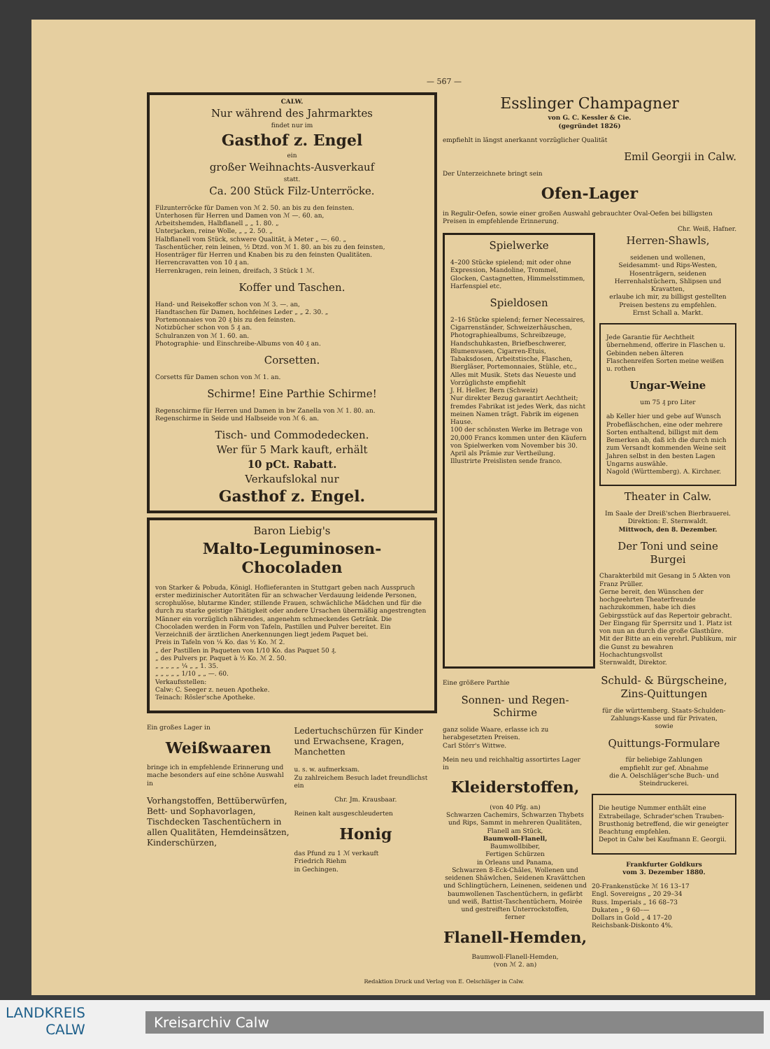— 567 —
CALW.
Nur während des Jahrmarktes
findet nur im
Gasthof z. Engel
ein
großer Weihnachts-Ausverkauf
statt.
Ca. 200 Stück Filz-Unterröcke.
Filzunterröcke für Damen von ℳ 2. 50. an bis zu den feinsten.
Unterhosen für Herren und Damen von ℳ —. 60. an,
Arbeitshemden, Halbflanell „ „ 1. 80. „
Unterjacken, reine Wolle, „ „ 2. 50. „
Halbflanell vom Stück, schwere Qualität, à Meter „ —. 60. „
Taschentücher, rein leinen, ½ Dtzd. von ℳ 1. 80. an bis zu den feinsten,
Hosenträger für Herren und Knaben bis zu den feinsten Qualitäten.
Herrencravatten von 10 ₰ an.
Herrenkragen, rein leinen, dreifach, 3 Stück 1 ℳ.
Koffer und Taschen.
Hand- und Reisekoffer schon von ℳ 3. —. an,
Handtaschen für Damen, hochfeines Leder „ „ 2. 30. „
Portemonnaies von 20 ₰ bis zu den feinsten.
Notizbücher schon von 5 ₰ an.
Schulranzen von ℳ 1. 60. an.
Photographie- und Einschreibe-Albums von 40 ₰ an.
Corsetten.
Corsetts für Damen schon von ℳ 1. an.
Schirme! Eine Parthie Schirme!
Regenschirme für Herren und Damen in bw Zanella von ℳ 1. 80. an.
Regenschirme in Seide und Halbseide von ℳ 6. an.
Tisch- und Commodedecken.
Wer für 5 Mark kauft, erhält
10 pCt. Rabatt.
Verkaufslokal nur
Gasthof z. Engel.
Baron Liebig's
Malto-Leguminosen-Chocoladen
von Starker & Pobuda, Königl. Hoflieferanten in Stuttgart geben nach Ausspruch erster medizinischer Autoritäten für an schwacher Verdauung leidende Personen, scrophulöse, blutarme Kinder, stillende Frauen, schwächliche Mädchen und für die durch zu starke geistige Thätigkeit oder andere Ursachen übermäßig angestrengten Männer ein vorzüglich nährendes, angenehm schmeckendes Getränk. Die Chocoladen werden in Form von Tafeln, Pastillen und Pulver bereitet. Ein Verzeichniß der ärztlichen Anerkennungen liegt jedem Paquet bei.
Preis in Tafeln von ¼ Ko. das ½ Ko. ℳ 2.
„ der Pastillen in Paqueten von 1/10 Ko. das Paquet 50 ₰.
„ des Pulvers pr. Paquet à ½ Ko. ℳ 2. 50.
„ „ „ „ „ ¼ „ „ 1. 35.
„ „ „ „ „ 1/10 „ „ —. 60.
Verkaufsstellen:
Calw: C. Seeger z. neuen Apotheke.
Teinach: Rösler'sche Apotheke.
Ein großes Lager in
Weißwaaren
bringe ich in empfehlende Erinnerung und mache besonders auf eine schöne Auswahl in
Vorhangstoffen, Bettüberwürfen, Bett- und Sophavorlagen, Tischdecken Taschentüchern in allen Qualitäten, Hemdeinsätzen, Kinderschürzen,
Ledertuchschürzen für Kinder und Erwachsene, Kragen, Manchetten
u. s. w. aufmerksam.
Zu zahlreichem Besuch ladet freundlichst ein
Chr. Jm. Krausbaar.
Reinen kalt ausgeschleuderten
Honig
das Pfund zu 1 ℳ verkauft
Friedrich Riehm
in Gechingen.
Esslinger Champagner
von G. C. Kessler & Cie.
(gegründet 1826)
empfiehlt in längst anerkannt vorzüglicher Qualität
Emil Georgii in Calw.
Der Unterzeichnete bringt sein
Ofen-Lager
in Regulir-Oefen, sowie einer großen Auswahl gebrauchter Oval-Oefen bei billigsten Preisen in empfehlende Erinnerung.
Chr. Weiß, Hafner.
Spielwerke
4–200 Stücke spielend; mit oder ohne Expression, Mandoline, Trommel, Glocken, Castagnetten, Himmelsstimmen, Harfenspiel etc.
Spieldosen
2–16 Stücke spielend; ferner Necessaires, Cigarrenständer, Schweizerhäuschen, Photographiealbums, Schreibzeuge, Handschuhkasten, Briefbeschwerer, Blumenvasen, Cigarren-Etuis, Tabaksdosen, Arbeitstische, Flaschen, Biergläser, Portemonnaies, Stühle, etc., Alles mit Musik. Stets das Neueste und Vorzüglichste empfiehlt
J. H. Heller, Bern (Schweiz)
Nur direkter Bezug garantirt Aechtheit; fremdes Fabrikat ist jedes Werk, das nicht meinen Namen trägt. Fabrik im eigenen Hause.
100 der schönsten Werke im Betrage von 20,000 Francs kommen unter den Käufern von Spielwerken vom November bis 30. April als Prämie zur Vertheilung. Illustrirte Preislisten sende franco.
Herren-Shawls,
seidenen und wollenen,
Seidesammt- und Rips-Westen, Hosenträgern, seidenen Herrenhalstüchern, Shlipsen und Kravatten,
erlaube ich mir, zu billigst gestellten Preisen bestens zu empfehlen.
Ernst Schall a. Markt.
Jede Garantie für Aechtheit übernehmend, offerire in Flaschen u. Gebinden neben älteren Flaschenreifen Sorten meine weißen u. rothen
Ungar-Weine
um 75 ₰ pro Liter
ab Keller hier und gebe auf Wunsch Probefläschchen, eine oder mehrere Sorten enthaltend, billigst mit dem Bemerken ab, daß ich die durch mich zum Versandt kommenden Weine seit Jahren selbst in den besten Lagen Ungarns auswähle.
Nagold (Württemberg). A. Kirchner.
Theater in Calw.
Im Saale der Dreiß'schen Bierbrauerei.
Direktion: E. Sternwaldt.
Mittwoch, den 8. Dezember.
Der Toni und seine Burgei
Charakterbild mit Gesang in 5 Akten von Franz Prüller.
Gerne bereit, den Wünschen der hochgeehrten Theaterfreunde nachzukommen, habe ich dies Gebirgsstück auf das Repertoir gebracht.
Der Eingang für Sperrsitz und 1. Platz ist von nun an durch die große Glasthüre.
Mit der Bitte an ein verehrl. Publikum, mir die Gunst zu bewahren
Hochachtungsvollst
Sternwaldt, Direktor.
Eine größere Parthie
Sonnen- und Regen-Schirme
ganz solide Waare, erlasse ich zu herabgesetzten Preisen.
Carl Störr's Wittwe.
Mein neu und reichhaltig assortirtes Lager in
Kleiderstoffen,
(von 40 Pfg. an)
Schwarzen Cachemirs, Schwarzen Thybets und Rips, Sammt in mehreren Qualitäten, Flanell am Stück,
Baumwoll-Flanell,
Baumwollbiber,
Fertigen Schürzen
in Orleans und Panama,
Schwarzen 8-Eck-Châles, Wollenen und seidenen Shäwlchen, Seidenen Kravättchen und Schlingtüchern, Leinenen, seidenen und baumwollenen Taschentüchern, in gefärbt und weiß, Battist-Taschentüchern, Moirée und gestreiften Unterrockstoffen,
ferner
Flanell-Hemden,
Baumwoll-Flanell-Hemden,
(von ℳ 2. an)
Schuld- & Bürgscheine, Zins-Quittungen
für die württemberg. Staats-Schulden-Zahlungs-Kasse und für Privaten,
sowie
Quittungs-Formulare
für beliebige Zahlungen
empfiehlt zur gef. Abnahme
die A. Oelschläger'sche Buch- und Steindruckerei.
Die heutige Nummer enthält eine Extrabeilage, Schrader'schen Trauben-Brusthonig betreffend, die wir geneigter Beachtung empfehlen.
Depot in Calw bei Kaufmann E. Georgii.
Frankfurter Goldkurs
vom 3. Dezember 1880.
20-Frankenstücke ℳ 16 13–17
Engl. Sovereigns „ 20 29–34
Russ. Imperials „ 16 68–73
Dukaten „ 9 60–—
Dollars in Gold „ 4 17–20
Reichsbank-Diskonto 4%.
Redaktion Druck und Verlag von E. Oelschläger in Calw.
LANDKREIS
CALW
Kreisarchiv Calw